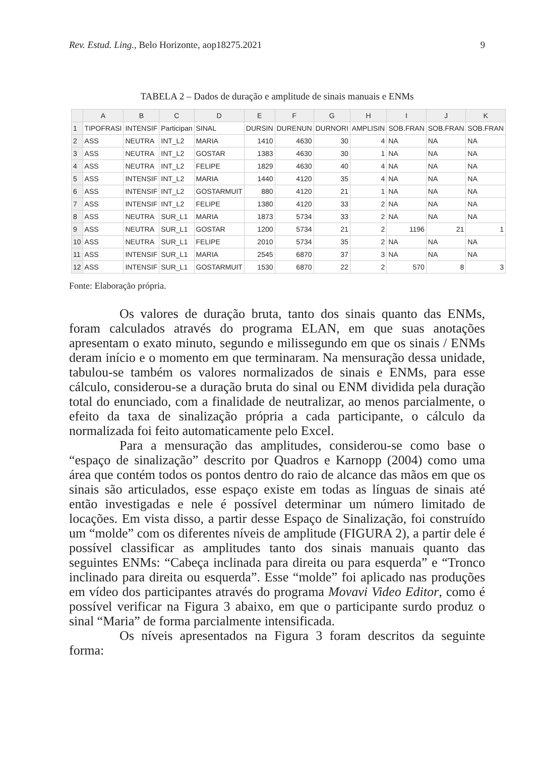Rev. Estud. Ling., Belo Horizonte, aop18275.2021 9
TABELA 2 – Dados de duração e amplitude de sinais manuais e ENMs
| | A | B | C | D | E | F | G | H | I | J | K |
| --- | --- | --- | --- | --- | --- | --- | --- | --- | --- | --- | --- |
| 1 | TIPOFRASI | INTENSIF | Participan | SINAL | DURSIN | DURENUN | DURNORI | AMPLISIN | SOB.FRAN | SOB.FRAN | SOB.FRAN |
| 2 | ASS | NEUTRA | INT_L2 | MARIA | 1410 | 4630 | 30 | 4 | NA | NA | NA |
| 3 | ASS | NEUTRA | INT_L2 | GOSTAR | 1383 | 4630 | 30 | 1 | NA | NA | NA |
| 4 | ASS | NEUTRA | INT_L2 | FELIPE | 1829 | 4630 | 40 | 4 | NA | NA | NA |
| 5 | ASS | INTENSIF | INT_L2 | MARIA | 1440 | 4120 | 35 | 4 | NA | NA | NA |
| 6 | ASS | INTENSIF | INT_L2 | GOSTARMUIT | 880 | 4120 | 21 | 1 | NA | NA | NA |
| 7 | ASS | INTENSIF | INT_L2 | FELIPE | 1380 | 4120 | 33 | 2 | NA | NA | NA |
| 8 | ASS | NEUTRA | SUR_L1 | MARIA | 1873 | 5734 | 33 | 2 | NA | NA | NA |
| 9 | ASS | NEUTRA | SUR_L1 | GOSTAR | 1200 | 5734 | 21 | 2 | 1196 | 21 | 1 |
| 10 | ASS | NEUTRA | SUR_L1 | FELIPE | 2010 | 5734 | 35 | 2 | NA | NA | NA |
| 11 | ASS | INTENSIF | SUR_L1 | MARIA | 2545 | 6870 | 37 | 3 | NA | NA | NA |
| 12 | ASS | INTENSIF | SUR_L1 | GOSTARMUIT | 1530 | 6870 | 22 | 2 | 570 | 8 | 3 |
Fonte: Elaboração própria.
Os valores de duração bruta, tanto dos sinais quanto das ENMs, foram calculados através do programa ELAN, em que suas anotações apresentam o exato minuto, segundo e milissegundo em que os sinais / ENMs deram início e o momento em que terminaram. Na mensuração dessa unidade, tabulou-se também os valores normalizados de sinais e ENMs, para esse cálculo, considerou-se a duração bruta do sinal ou ENM dividida pela duração total do enunciado, com a finalidade de neutralizar, ao menos parcialmente, o efeito da taxa de sinalização própria a cada participante, o cálculo da normalizada foi feito automaticamente pelo Excel.
Para a mensuração das amplitudes, considerou-se como base o “espaço de sinalização” descrito por Quadros e Karnopp (2004) como uma área que contém todos os pontos dentro do raio de alcance das mãos em que os sinais são articulados, esse espaço existe em todas as línguas de sinais até então investigadas e nele é possível determinar um número limitado de locações. Em vista disso, a partir desse Espaço de Sinalização, foi construído um “molde” com os diferentes níveis de amplitude (FIGURA 2), a partir dele é possível classificar as amplitudes tanto dos sinais manuais quanto das seguintes ENMs: “Cabeça inclinada para direita ou para esquerda” e “Tronco inclinado para direita ou esquerda”. Esse “molde” foi aplicado nas produções em vídeo dos participantes através do programa Movavi Video Editor, como é possível verificar na Figura 3 abaixo, em que o participante surdo produz o sinal “Maria” de forma parcialmente intensificada.
Os níveis apresentados na Figura 3 foram descritos da seguinte forma: